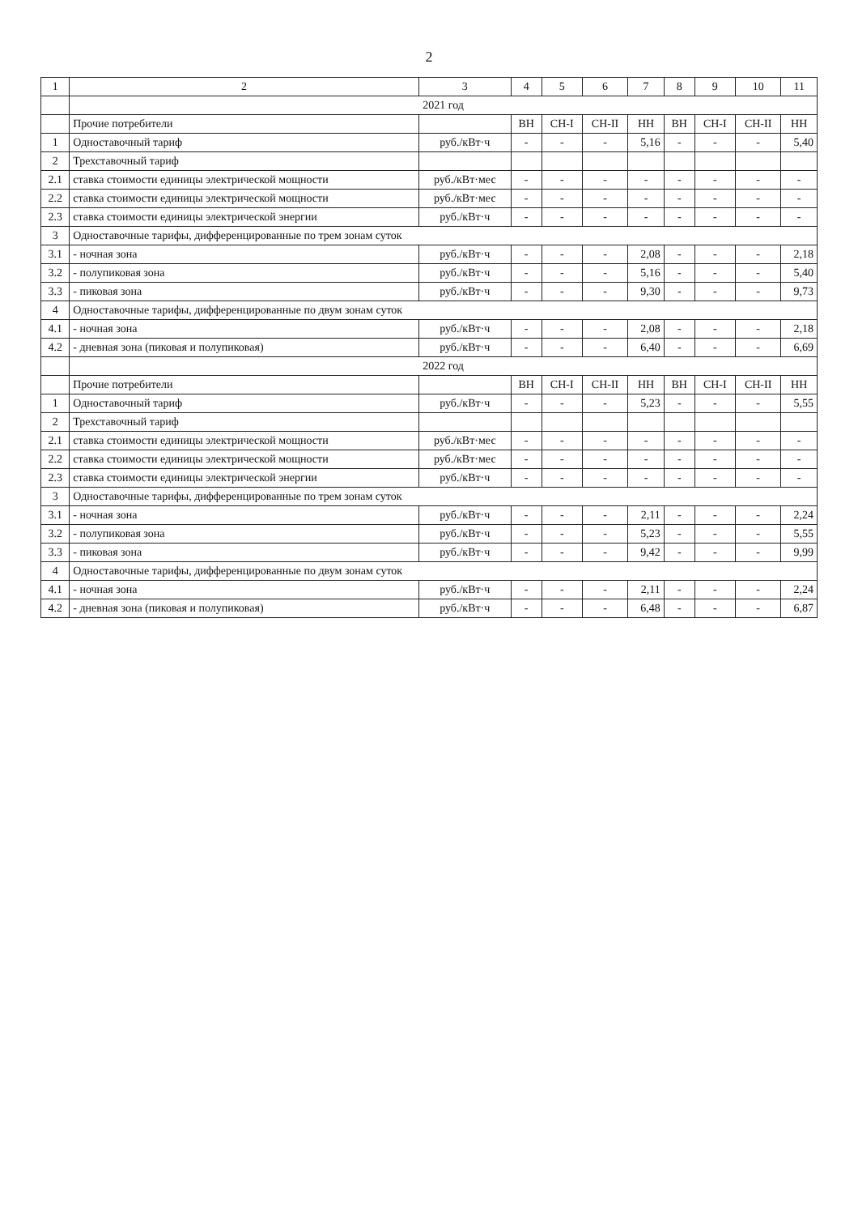2
| 1 | 2 | 3 | 4 | 5 | 6 | 7 | 8 | 9 | 10 | 11 |
| --- | --- | --- | --- | --- | --- | --- | --- | --- | --- | --- |
| | 2021 год | | | | | | | | | |
| | Прочие потребители | | ВН | СН-I | СН-II | НН | ВН | СН-I | СН-II | НН |
| 1 | Одноставочный тариф | руб./кВт·ч | - | - | - | 5,16 | - | - | - | 5,40 |
| 2 | Трехставочный тариф | | | | | | | | | |
| 2.1 | ставка стоимости единицы электрической мощности | руб./кВт·мес | - | - | - | - | - | - | - | - |
| 2.2 | ставка стоимости единицы электрической мощности | руб./кВт·мес | - | - | - | - | - | - | - | - |
| 2.3 | ставка стоимости единицы электрической энергии | руб./кВт·ч | - | - | - | - | - | - | - | - |
| 3 | Одноставочные тарифы, дифференцированные по трем зонам суток | | | | | | | | | |
| 3.1 | - ночная зона | руб./кВт·ч | - | - | - | 2,08 | - | - | - | 2,18 |
| 3.2 | - полупиковая зона | руб./кВт·ч | - | - | - | 5,16 | - | - | - | 5,40 |
| 3.3 | - пиковая зона | руб./кВт·ч | - | - | - | 9,30 | - | - | - | 9,73 |
| 4 | Одноставочные тарифы, дифференцированные по двум зонам суток | | | | | | | | | |
| 4.1 | - ночная зона | руб./кВт·ч | - | - | - | 2,08 | - | - | - | 2,18 |
| 4.2 | - дневная зона (пиковая и полупиковая) | руб./кВт·ч | - | - | - | 6,40 | - | - | - | 6,69 |
| | 2022 год | | | | | | | | | |
| | Прочие потребители | | ВН | СН-I | СН-II | НН | ВН | СН-I | СН-II | НН |
| 1 | Одноставочный тариф | руб./кВт·ч | - | - | - | 5,23 | - | - | - | 5,55 |
| 2 | Трехставочный тариф | | | | | | | | | |
| 2.1 | ставка стоимости единицы электрической мощности | руб./кВт·мес | - | - | - | - | - | - | - | - |
| 2.2 | ставка стоимости единицы электрической мощности | руб./кВт·мес | - | - | - | - | - | - | - | - |
| 2.3 | ставка стоимости единицы электрической энергии | руб./кВт·ч | - | - | - | - | - | - | - | - |
| 3 | Одноставочные тарифы, дифференцированные по трем зонам суток | | | | | | | | | |
| 3.1 | - ночная зона | руб./кВт·ч | - | - | - | 2,11 | - | - | - | 2,24 |
| 3.2 | - полупиковая зона | руб./кВт·ч | - | - | - | 5,23 | - | - | - | 5,55 |
| 3.3 | - пиковая зона | руб./кВт·ч | - | - | - | 9,42 | - | - | - | 9,99 |
| 4 | Одноставочные тарифы, дифференцированные по двум зонам суток | | | | | | | | | |
| 4.1 | - ночная зона | руб./кВт·ч | - | - | - | 2,11 | - | - | - | 2,24 |
| 4.2 | - дневная зона (пиковая и полупиковая) | руб./кВт·ч | - | - | - | 6,48 | - | - | - | 6,87 |